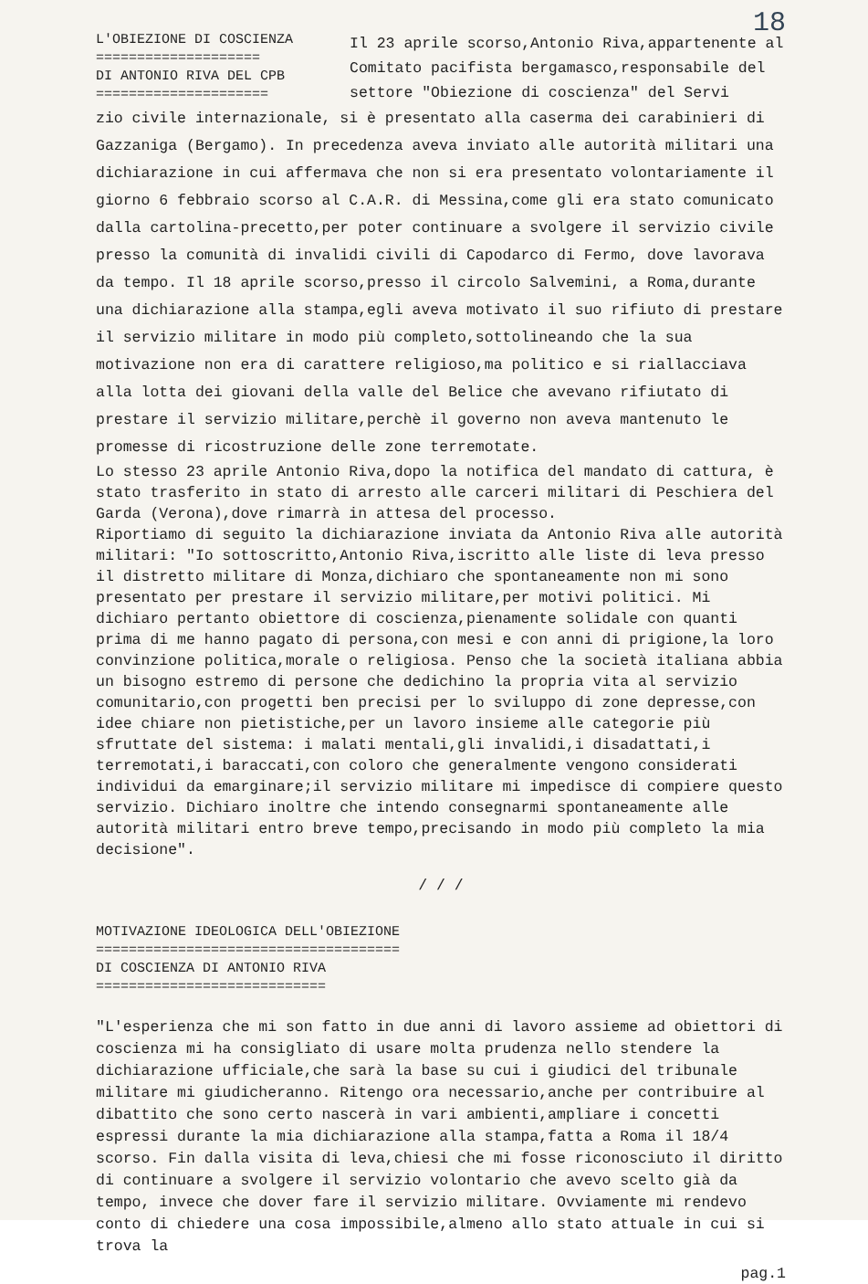18
L'OBIEZIONE DI COSCIENZA
====================
DI ANTONIO RIVA DEL CPB
=====================
Il 23 aprile scorso,Antonio Riva,appartenente al Comitato pacifista bergamasco,responsabile del settore "Obiezione di coscienza" del Servi
zio civile internazionale, si è presentato alla caserma dei carabinieri di Gazzaniga (Bergamo). In precedenza aveva inviato alle autorità militari una dichiarazione in cui affermava che non si era presentato volontariamente il giorno 6 febbraio scorso al C.A.R. di Messina,come gli era stato comunicato dalla cartolina-precetto,per poter continuare a svolgere il servizio civile presso la comunità di invalidi civili di Capodarco di Fermo, dove lavorava da tempo. Il 18 aprile scorso,presso il circolo Salvemini, a Roma,durante una dichiarazione alla stampa,egli aveva motivato il suo rifiuto di prestare il servizio militare in modo più completo,sottolineando che la sua motivazione non era di carattere religioso,ma politico e si riallacciava alla lotta dei giovani della valle del Belice che avevano rifiutato di prestare il servizio militare,perchè il governo non aveva mantenuto le promesse di ricostruzione delle zone terremotate.
Lo stesso 23 aprile Antonio Riva,dopo la notifica del mandato di cattura, è stato trasferito in stato di arresto alle carceri militari di Peschiera del Garda (Verona),dove rimarrà in attesa del processo.
Riportiamo di seguito la dichiarazione inviata da Antonio Riva alle autorità militari: "Io sottoscritto,Antonio Riva,iscritto alle liste di leva presso il distretto militare di Monza,dichiaro che spontaneamente non mi sono presentato per prestare il servizio militare,per motivi politici. Mi dichiaro pertanto obiettore di coscienza,pienamente solidale con quanti prima di me hanno pagato di persona,con mesi e con anni di prigione,la loro convinzione politica,morale o religiosa. Penso che la società italiana abbia un bisogno estremo di persone che dedichino la propria vita al servizio comunitario,con progetti ben precisi per lo sviluppo di zone depresse,con idee chiare non pietistiche,per un lavoro insieme alle categorie più sfruttate del sistema: i malati mentali,gli invalidi,i disadattati,i terremotati,i baraccati,con coloro che generalmente vengono considerati individui da emarginare;il servizio militare mi impedisce di compiere questo servizio. Dichiaro inoltre che intendo consegnarmi spontaneamente alle autorità militari entro breve tempo,precisando in modo più completo la mia decisione".
/ / /
MOTIVAZIONE IDEOLOGICA DELL'OBIEZIONE
=====================================
DI COSCIENZA DI ANTONIO RIVA
============================
"L'esperienza che mi son fatto in due anni di lavoro assieme ad obiettori di coscienza mi ha consigliato di usare molta prudenza nello stendere la dichiarazione ufficiale,che sarà la base su cui i giudici del tribunale militare mi giudicheranno. Ritengo ora necessario,anche per contribuire al dibattito che sono certo nascerà in vari ambienti,ampliare i concetti espressi durante la mia dichiarazione alla stampa,fatta a Roma il 18/4 scorso. Fin dalla visita di leva,chiesi che mi fosse riconosciuto il diritto di continuare a svolgere il servizio volontario che avevo scelto già da tempo, invece che dover fare il servizio militare. Ovviamente mi rendevo conto di chiedere una cosa impossibile,almeno allo stato attuale in cui si trova la
pag.1